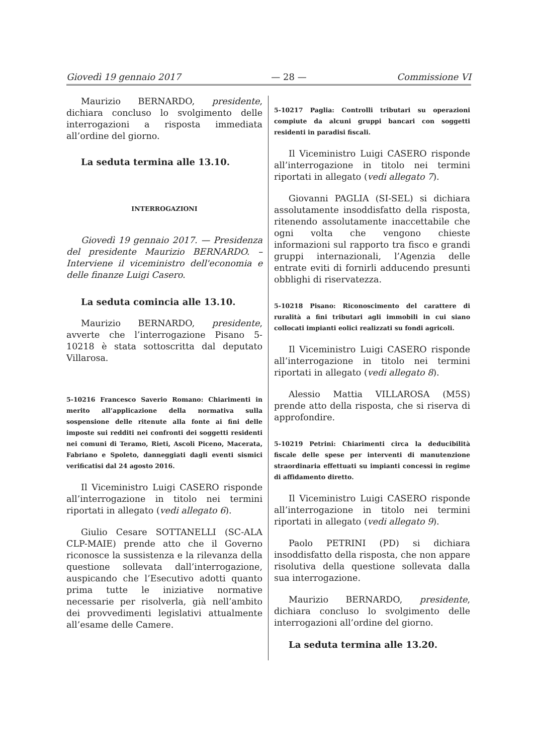Giovedì 19 gennaio 2017 — 28 — Commissione VI
Maurizio BERNARDO, presidente, dichiara concluso lo svolgimento delle interrogazioni a risposta immediata all’ordine del giorno.
La seduta termina alle 13.10.
INTERROGAZIONI
Giovedì 19 gennaio 2017. — Presidenza del presidente Maurizio BERNARDO. – Interviene il viceministro dell'economia e delle finanze Luigi Casero.
La seduta comincia alle 13.10.
Maurizio BERNARDO, presidente, avverte che l’interrogazione Pisano 5-10218 è stata sottoscritta dal deputato Villarosa.
5-10216 Francesco Saverio Romano: Chiarimenti in merito all’applicazione della normativa sulla sospensione delle ritenute alla fonte ai fini delle imposte sui redditi nei confronti dei soggetti residenti nei comuni di Teramo, Rieti, Ascoli Piceno, Macerata, Fabriano e Spoleto, danneggiati dagli eventi sismici verificatisi dal 24 agosto 2016.
Il Viceministro Luigi CASERO risponde all’interrogazione in titolo nei termini riportati in allegato (vedi allegato 6).
Giulio Cesare SOTTANELLI (SC-ALA CLP-MAIE) prende atto che il Governo riconosce la sussistenza e la rilevanza della questione sollevata dall’interrogazione, auspicando che l’Esecutivo adotti quanto prima tutte le iniziative normative necessarie per risolverla, già nell’ambito dei provvedimenti legislativi attualmente all’esame delle Camere.
5-10217 Paglia: Controlli tributari su operazioni compiute da alcuni gruppi bancari con soggetti residenti in paradisi fiscali.
Il Viceministro Luigi CASERO risponde all’interrogazione in titolo nei termini riportati in allegato (vedi allegato 7).
Giovanni PAGLIA (SI-SEL) si dichiara assolutamente insoddisfatto della risposta, ritenendo assolutamente inaccettabile che ogni volta che vengono chieste informazioni sul rapporto tra fisco e grandi gruppi internazionali, l’Agenzia delle entrate eviti di fornirli adducendo presunti obblighi di riservatezza.
5-10218 Pisano: Riconoscimento del carattere di ruralità a fini tributari agli immobili in cui siano collocati impianti eolici realizzati su fondi agricoli.
Il Viceministro Luigi CASERO risponde all’interrogazione in titolo nei termini riportati in allegato (vedi allegato 8).
Alessio Mattia VILLAROSA (M5S) prende atto della risposta, che si riserva di approfondire.
5-10219 Petrini: Chiarimenti circa la deducibilità fiscale delle spese per interventi di manutenzione straordinaria effettuati su impianti concessi in regime di affidamento diretto.
Il Viceministro Luigi CASERO risponde all’interrogazione in titolo nei termini riportati in allegato (vedi allegato 9).
Paolo PETRINI (PD) si dichiara insoddisfatto della risposta, che non appare risolutiva della questione sollevata dalla sua interrogazione.
Maurizio BERNARDO, presidente, dichiara concluso lo svolgimento delle interrogazioni all’ordine del giorno.
La seduta termina alle 13.20.